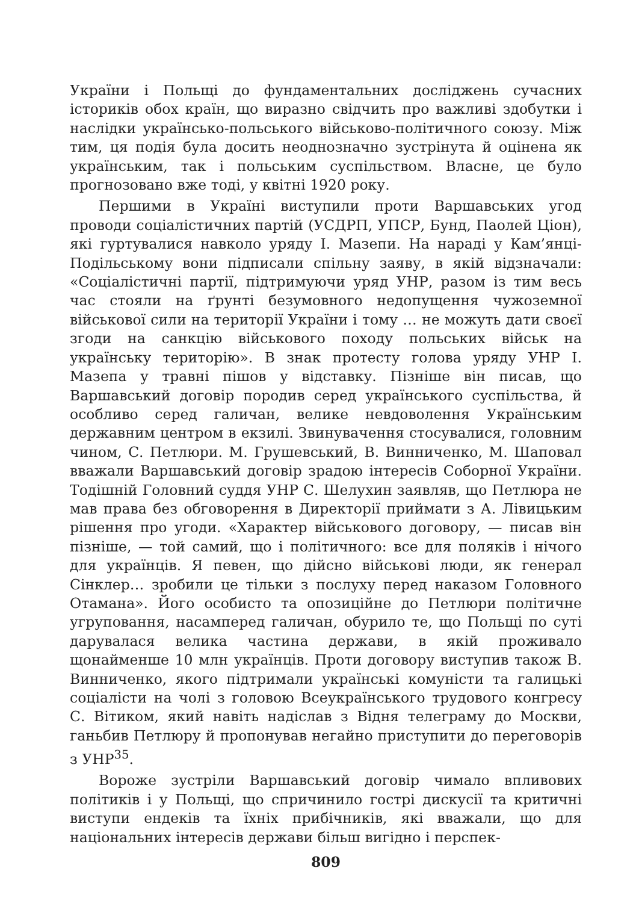України і Польщі до фундаментальних досліджень сучасних істориків обох країн, що виразно свідчить про важливі здобутки і наслідки українсько-польського військово-політичного союзу. Між тим, ця подія була досить неоднозначно зустрінута й оцінена як українським, так і польським суспільством. Власне, це було прогнозовано вже тоді, у квітні 1920 року.
Першими в Україні виступили проти Варшавських угод проводи соціалістичних партій (УСДРП, УПСР, Бунд, Паолей Ціон), які гуртувалися навколо уряду І. Мазепи. На нараді у Кам’янці-Подільському вони підписали спільну заяву, в якій відзначали: «Соціалістичні партії, підтримуючи уряд УНР, разом із тим весь час стояли на ґрунті безумовного недопущення чужоземної військової сили на території України і тому … не можуть дати своєї згоди на санкцію військового походу польських військ на українську територію». В знак протесту голова уряду УНР І. Мазепа у травні пішов у відставку. Пізніше він писав, що Варшавський договір породив серед українського суспільства, й особливо серед галичан, велике невдоволення Українським державним центром в екзилі. Звинувачення стосувалися, головним чином, С. Петлюри. М. Грушевський, В. Винниченко, М. Шаповал вважали Варшавський договір зрадою інтересів Соборної України. Тодішній Головний суддя УНР С. Шелухин заявляв, що Петлюра не мав права без обговорення в Директорії приймати з А. Лівицьким рішення про угоди. «Характер військового договору, — писав він пізніше, — той самий, що і політичного: все для поляків і нічого для українців. Я певен, що дійсно військові люди, як генерал Сінклер… зробили це тільки з послуху перед наказом Головного Отамана». Його особисто та опозиційне до Петлюри політичне угруповання, насамперед галичан, обурило те, що Польщі по суті дарувалася велика частина держави, в якій проживало щонайменше 10 млн українців. Проти договору виступив також В. Винниченко, якого підтримали українські комуністи та галицькі соціалісти на чолі з головою Всеукраїнського трудового конгресу С. Вітиком, який навіть надіслав з Відня телеграму до Москви, ганьбив Петлюру й пропонував негайно приступити до переговорів з УНР<sup>35</sup>.
Вороже зустріли Варшавський договір чимало впливових політиків і у Польщі, що спричинило гострі дискусії та критичні виступи ендеків та їхніх прибічників, які вважали, що для національних інтересів держави більш вигідно і перспек-
809